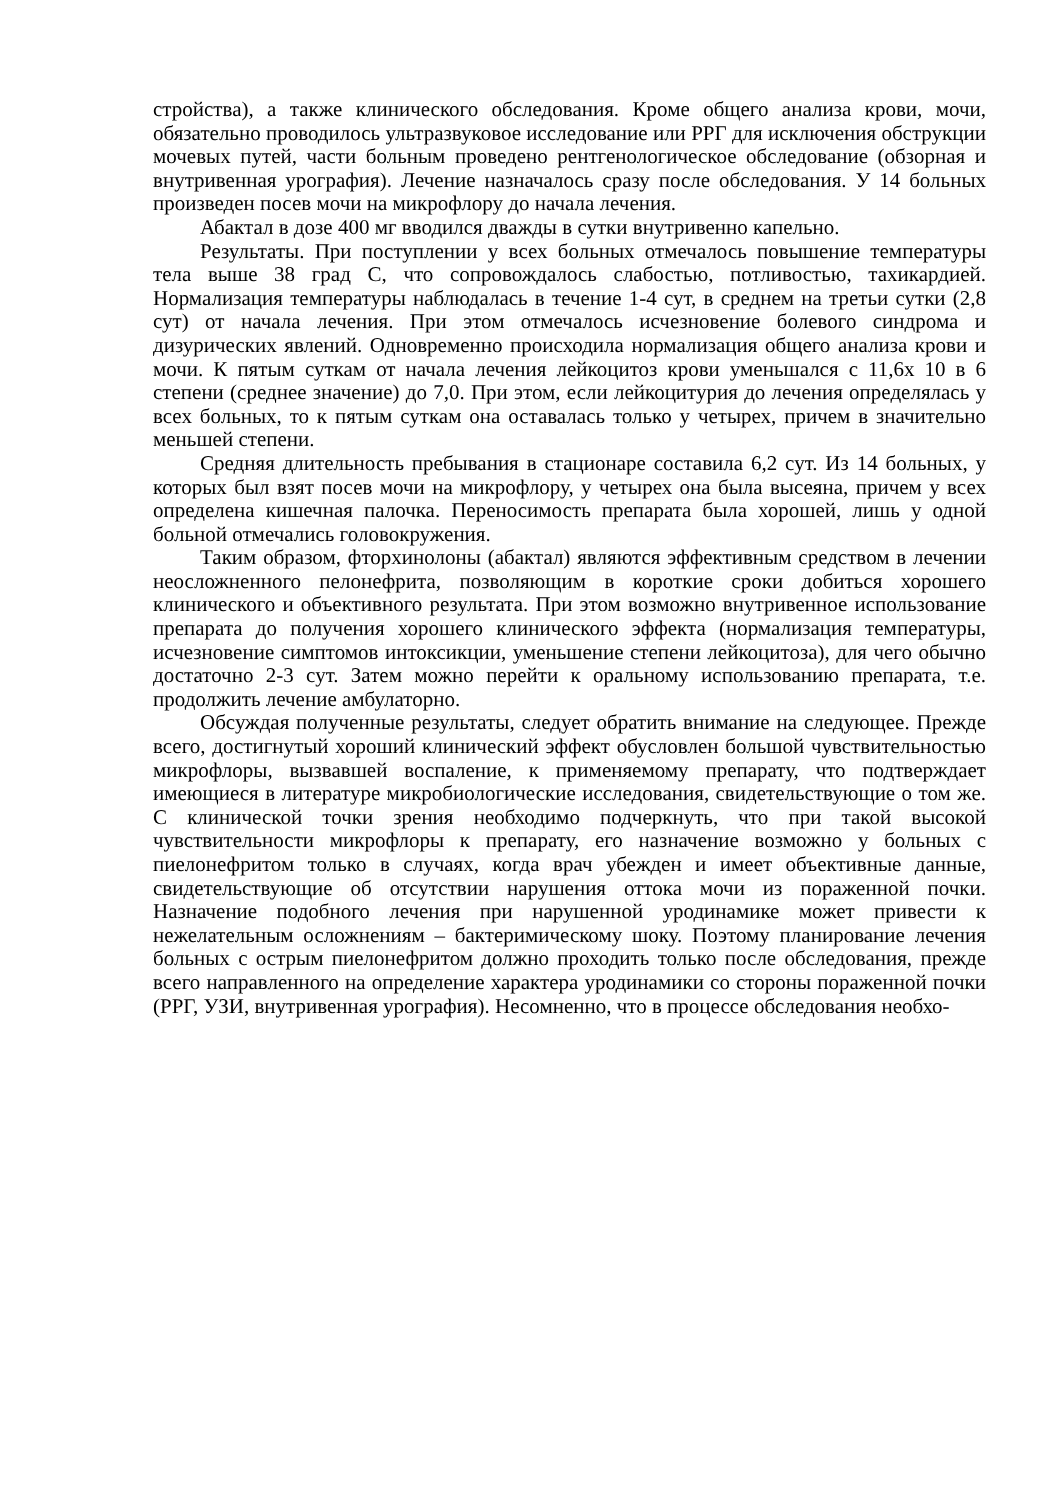стройства), а также клинического обследования. Кроме общего анализа крови, мочи, обязательно проводилось ультразвуковое исследование или РРГ для исключения обструкции мочевых путей, части больным проведено рентгенологическое обследование (обзорная и внутривенная урография). Лечение назначалось сразу после обследования. У 14 больных произведен посев мочи на микрофлору до начала лечения.
Абактал в дозе 400 мг вводился дважды в сутки внутривенно капельно.
Результаты. При поступлении у всех больных отмечалось повышение температуры тела выше 38 град С, что сопровождалось слабостью, потливостью, тахикардией. Нормализация температуры наблюдалась в течение 1-4 сут, в среднем на третьи сутки (2,8 сут) от начала лечения. При этом отмечалось исчезновение болевого синдрома и дизурических явлений. Одновременно происходила нормализация общего анализа крови и мочи. К пятым суткам от начала лечения лейкоцитоз крови уменьшался с 11,6х 10 в 6 степени (среднее значение) до 7,0. При этом, если лейкоцитурия до лечения определялась у всех больных, то к пятым суткам она оставалась только у четырех, причем в значительно меньшей степени.
Средняя длительность пребывания в стационаре составила 6,2 сут. Из 14 больных, у которых был взят посев мочи на микрофлору, у четырех она была высеяна, причем у всех определена кишечная палочка. Переносимость препарата была хорошей, лишь у одной больной отмечались головокружения.
Таким образом, фторхинолоны (абактал) являются эффективным средством в лечении неосложненного пелонефрита, позволяющим в короткие сроки добиться хорошего клинического и объективного результата. При этом возможно внутривенное использование препарата до получения хорошего клинического эффекта (нормализация температуры, исчезновение симптомов интоксикции, уменьшение степени лейкоцитоза), для чего обычно достаточно 2-3 сут. Затем можно перейти к оральному использованию препарата, т.е. продолжить лечение амбулаторно.
Обсуждая полученные результаты, следует обратить внимание на следующее. Прежде всего, достигнутый хороший клинический эффект обусловлен большой чувствительностью микрофлоры, вызвавшей воспаление, к применяемому препарату, что подтверждает имеющиеся в литературе микробиологические исследования, свидетельствующие о том же. С клинической точки зрения необходимо подчеркнуть, что при такой высокой чувствительности микрофлоры к препарату, его назначение возможно у больных с пиелонефритом только в случаях, когда врач убежден и имеет объективные данные, свидетельствующие об отсутствии нарушения оттока мочи из пораженной почки. Назначение подобного лечения при нарушенной уродинамике может привести к нежелательным осложнениям – бактеримическому шоку. Поэтому планирование лечения больных с острым пиелонефритом должно проходить только после обследования, прежде всего направленного на определение характера уродинамики со стороны пораженной почки (РРГ, УЗИ, внутривенная урография). Несомненно, что в процессе обследования необхо-